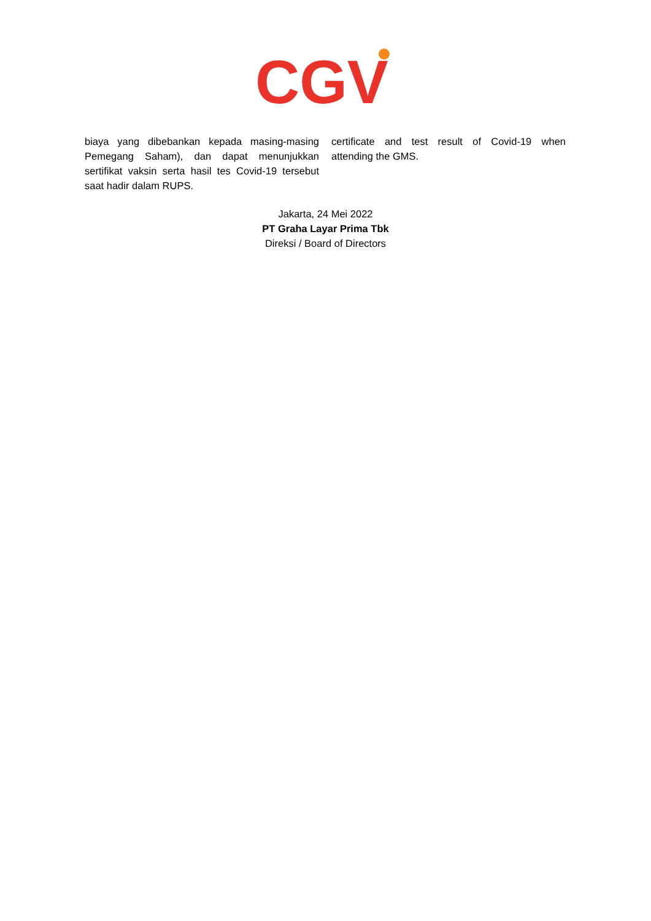CGV
biaya yang dibebankan kepada masing-masing Pemegang Saham), dan dapat menunjukkan sertifikat vaksin serta hasil tes Covid-19 tersebut saat hadir dalam RUPS.
certificate and test result of Covid-19 when attending the GMS.
Jakarta, 24 Mei 2022
PT Graha Layar Prima Tbk
Direksi / Board of Directors